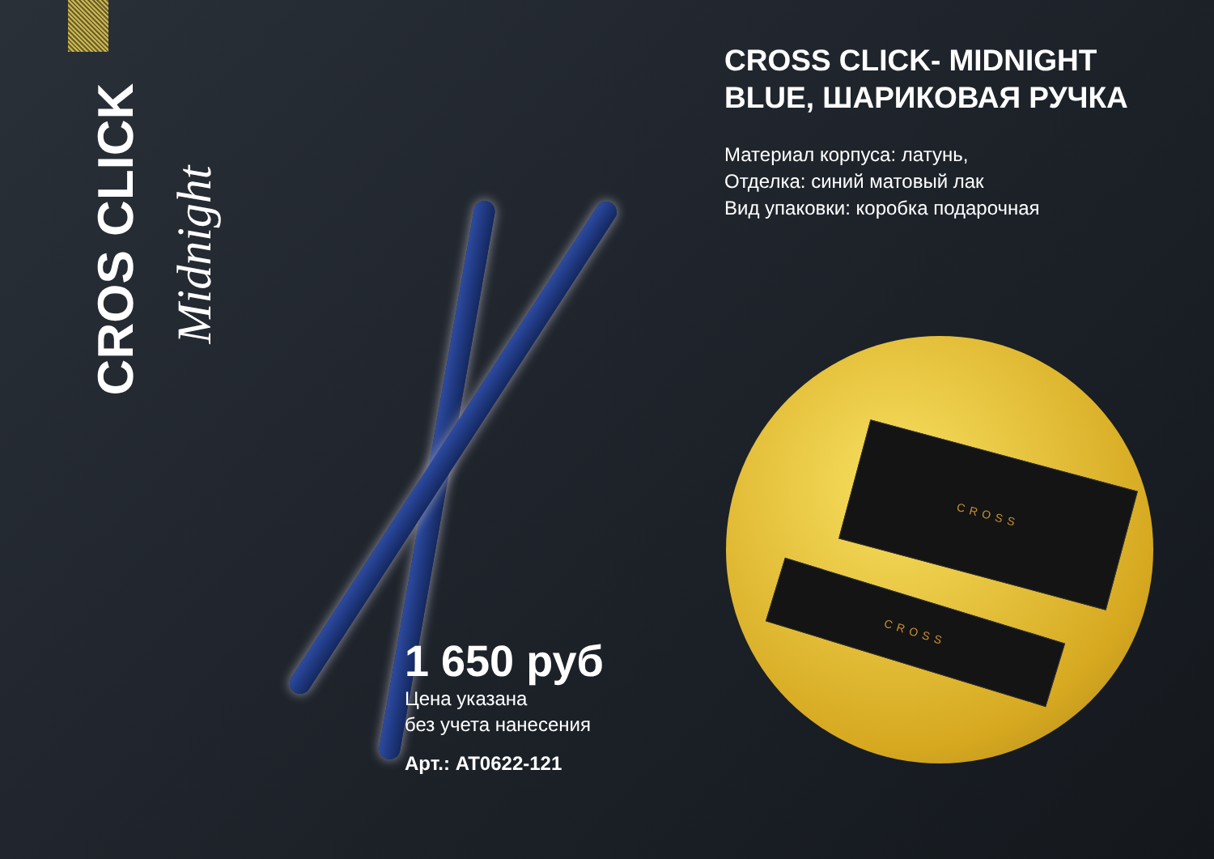CROS CLICK Midnight
CROSS CLICK- MIDNIGHT BLUE, ШАРИКОВАЯ РУЧКА
Материал корпуса: латунь,
Отделка: синий матовый лак
Вид упаковки: коробка подарочная
CROSS
CROSS
1 650 руб
Цена указана
без учета нанесения
Арт.: AT0622-121